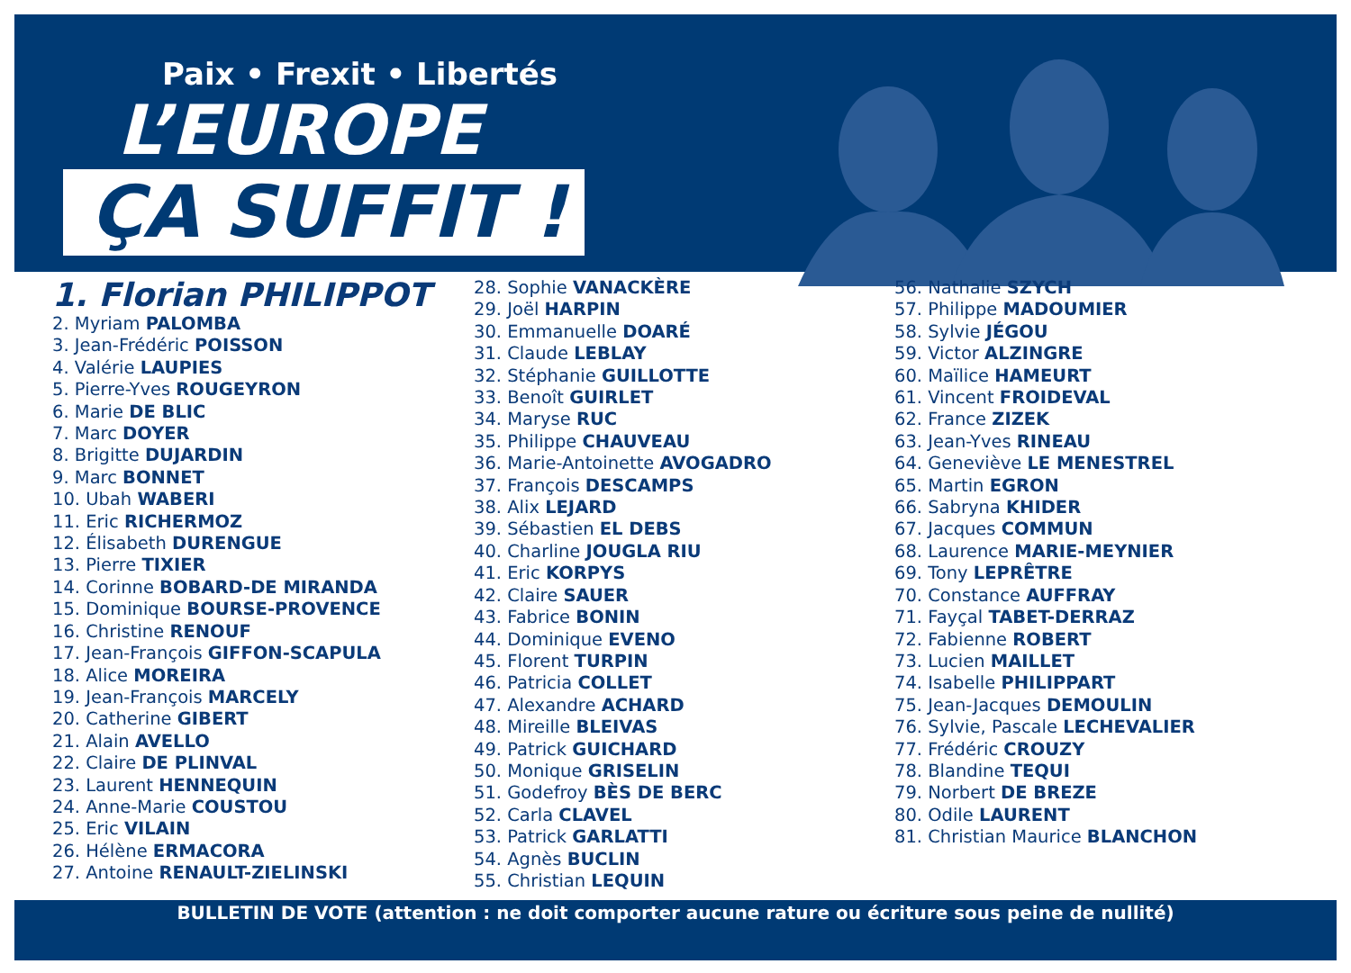Paix • Frexit • Libertés
L’EUROPE
ÇA SUFFIT !
1. Florian PHILIPPOT
2. Myriam PALOMBA
3. Jean-Frédéric POISSON
4. Valérie LAUPIES
5. Pierre-Yves ROUGEYRON
6. Marie DE BLIC
7. Marc DOYER
8. Brigitte DUJARDIN
9. Marc BONNET
10. Ubah WABERI
11. Eric RICHERMOZ
12. Élisabeth DURENGUE
13. Pierre TIXIER
14. Corinne BOBARD-DE MIRANDA
15. Dominique BOURSE-PROVENCE
16. Christine RENOUF
17. Jean-François GIFFON-SCAPULA
18. Alice MOREIRA
19. Jean-François MARCELY
20. Catherine GIBERT
21. Alain AVELLO
22. Claire DE PLINVAL
23. Laurent HENNEQUIN
24. Anne-Marie COUSTOU
25. Eric VILAIN
26. Hélène ERMACORA
27. Antoine RENAULT-ZIELINSKI
28. Sophie VANACKÈRE
29. Joël HARPIN
30. Emmanuelle DOARÉ
31. Claude LEBLAY
32. Stéphanie GUILLOTTE
33. Benoît GUIRLET
34. Maryse RUC
35. Philippe CHAUVEAU
36. Marie-Antoinette AVOGADRO
37. François DESCAMPS
38. Alix LEJARD
39. Sébastien EL DEBS
40. Charline JOUGLA RIU
41. Eric KORPYS
42. Claire SAUER
43. Fabrice BONIN
44. Dominique EVENO
45. Florent TURPIN
46. Patricia COLLET
47. Alexandre ACHARD
48. Mireille BLEIVAS
49. Patrick GUICHARD
50. Monique GRISELIN
51. Godefroy BÈS DE BERC
52. Carla CLAVEL
53. Patrick GARLATTI
54. Agnès BUCLIN
55. Christian LEQUIN
56. Nathalie SZYCH
57. Philippe MADOUMIER
58. Sylvie JÉGOU
59. Victor ALZINGRE
60. Maïlice HAMEURT
61. Vincent FROIDEVAL
62. France ZIZEK
63. Jean-Yves RINEAU
64. Geneviève LE MENESTREL
65. Martin EGRON
66. Sabryna KHIDER
67. Jacques COMMUN
68. Laurence MARIE-MEYNIER
69. Tony LEPRÊTRE
70. Constance AUFFRAY
71. Fayçal TABET-DERRAZ
72. Fabienne ROBERT
73. Lucien MAILLET
74. Isabelle PHILIPPART
75. Jean-Jacques DEMOULIN
76. Sylvie, Pascale LECHEVALIER
77. Frédéric CROUZY
78. Blandine TEQUI
79. Norbert DE BREZE
80. Odile LAURENT
81. Christian Maurice BLANCHON
BULLETIN DE VOTE (attention : ne doit comporter aucune rature ou écriture sous peine de nullité)